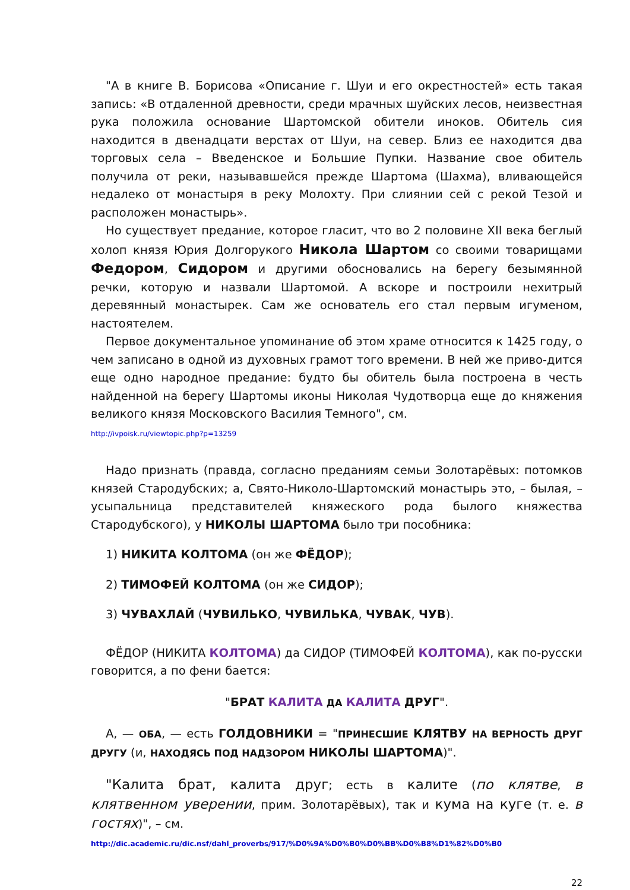"А в книге В. Борисова «Описание г. Шуи и его окрестностей» есть такая запись: «В отдаленной древности, среди мрачных шуйских лесов, неизвестная рука положила основание Шартомской обители иноков. Обитель сия находится в двенадцати верстах от Шуи, на север. Близ ее находится два торговых села – Введенское и Большие Пупки. Название свое обитель получила от реки, называвшейся прежде Шартома (Шахма), вливающейся недалеко от монастыря в реку Молохту. При слиянии сей с рекой Тезой и расположен монастырь».
Но существует предание, которое гласит, что во 2 половине XII века беглый холоп князя Юрия Долгорукого Никола Шартом со своими товарищами Федором, Сидором и другими обосновались на берегу безымянной речки, которую и назвали Шартомой. А вскоре и построили нехитрый деревянный монастырек. Сам же основатель его стал первым игуменом, настоятелем.
Первое документальное упоминание об этом храме относится к 1425 году, о чем записано в одной из духовных грамот того времени. В ней же приво-дится еще одно народное предание: будто бы обитель была построена в честь найденной на берегу Шартомы иконы Николая Чудотворца еще до княжения великого князя Московского Василия Темного", см.
http://ivpoisk.ru/viewtopic.php?p=13259
Надо признать (правда, согласно преданиям семьи Золотарёвых: потомков князей Стародубских; а, Свято-Николо-Шартомский монастырь это, – былая, – усыпальница представителей княжеского рода былого княжества Стародубского), у НИКОЛЫ ШАРТОМА было три пособника:
1) НИКИТА КОЛТОМА (он же ФЁДОР);
2) ТИМОФЕЙ КОЛТОМА (он же СИДОР);
3) ЧУВАХЛАЙ (ЧУВИЛЬКО, ЧУВИЛЬКА, ЧУВАК, ЧУВ).
ФЁДОР (НИКИТА КОЛТОМА) да СИДОР (ТИМОФЕЙ КОЛТОМА), как по-русски говорится, а по фени бается:
"БРАТ КАЛИТА ДА КАЛИТА ДРУГ".
А, — ОБА, — есть ГОЛДОВНИКИ = "ПРИНЕСШИЕ КЛЯТВУ НА ВЕРНОСТЬ ДРУГ ДРУГУ (и, НАХОДЯСЬ ПОД НАДЗОРОМ НИКОЛЫ ШАРТОМА)".
"Калита брат, калита друг; есть в калите (по клятве, в клятвенном уверении, прим. Золотарёвых), так и кума на куге (т. е. в гостях)", – см.
http://dic.academic.ru/dic.nsf/dahl_proverbs/917/%D0%9A%D0%B0%D0%BB%D0%B8%D1%82%D0%B0
22